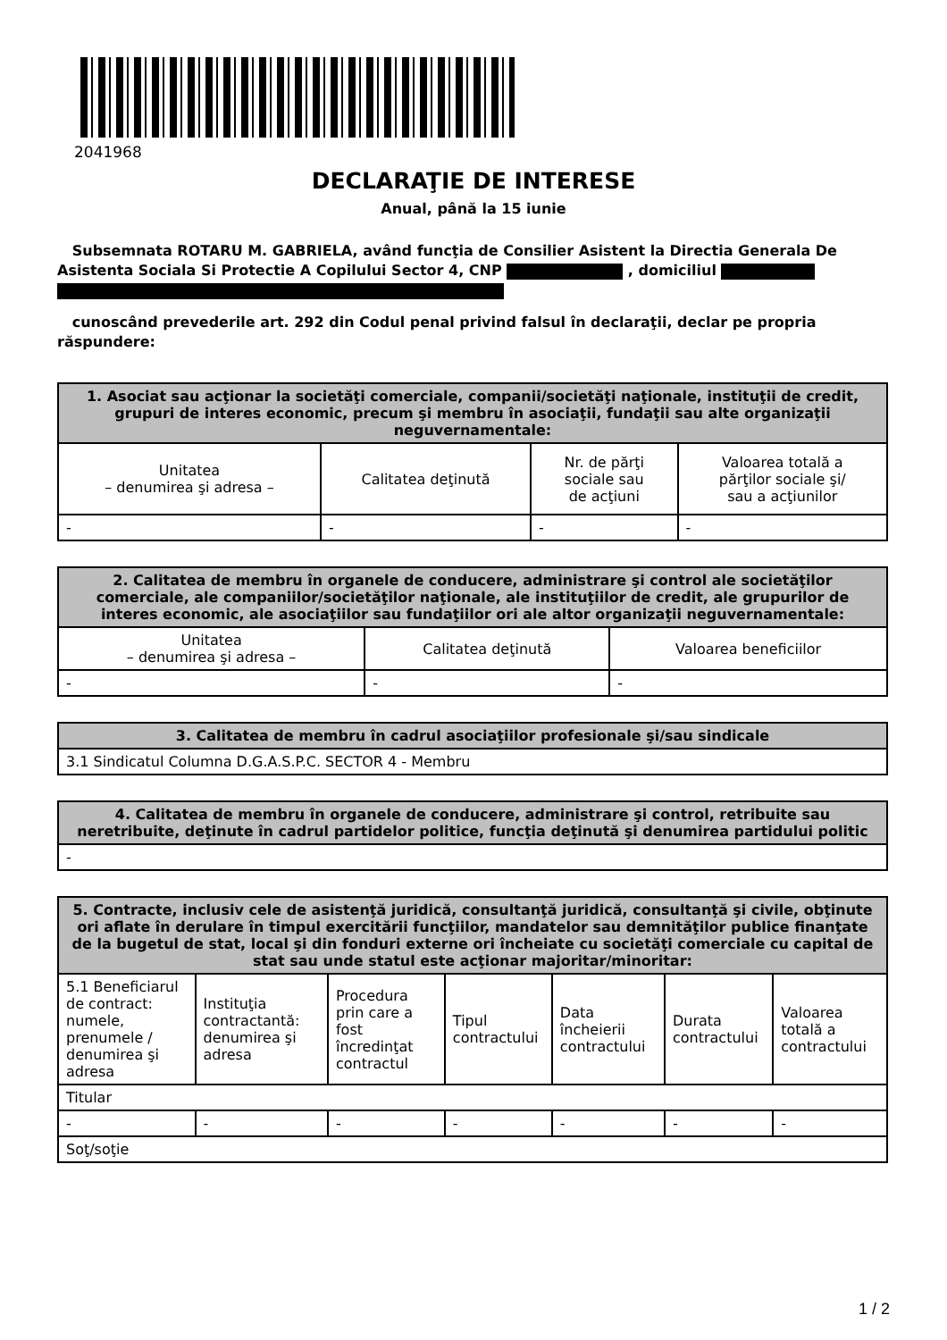2041968
DECLARAŢIE DE INTERESE
Anual, până la 15 iunie
Subsemnata ROTARU M. GABRIELA, având funcţia de Consilier Asistent la Directia Generala De Asistenta Sociala Si Protectie A Copilului Sector 4, CNP , domiciliul
cunoscând prevederile art. 292 din Codul penal privind falsul în declaraţii, declar pe propria răspundere:
| 1. Asociat sau acţionar la societăţi comerciale, companii/societăţi naţionale, instituţii de credit, grupuri de interes economic, precum şi membru în asociaţii, fundaţii sau alte organizaţii neguvernamentale: | | | |
| --- | --- | --- | --- |
| Unitatea – denumirea şi adresa – | Calitatea deţinută | Nr. de părţi sociale sau de acţiuni | Valoarea totală a părţilor sociale şi/ sau a acţiunilor |
| - | - | - | - |
| 2. Calitatea de membru în organele de conducere, administrare şi control ale societăţilor comerciale, ale companiilor/societăţilor naţionale, ale instituţiilor de credit, ale grupurilor de interes economic, ale asociaţiilor sau fundaţiilor ori ale altor organizaţii neguvernamentale: | | |
| --- | --- | --- |
| Unitatea – denumirea şi adresa – | Calitatea deţinută | Valoarea beneficiilor |
| - | - | - |
| 3. Calitatea de membru în cadrul asociaţiilor profesionale şi/sau sindicale |
| --- |
| 3.1 Sindicatul Columna D.G.A.S.P.C. SECTOR 4 - Membru |
| 4. Calitatea de membru în organele de conducere, administrare şi control, retribuite sau neretribuite, deţinute în cadrul partidelor politice, funcţia deţinută şi denumirea partidului politic |
| --- |
| - |
| 5. Contracte, inclusiv cele de asistenţă juridică, consultanţă juridică, consultanţă şi civile, obţinute ori aflate în derulare în timpul exercitării funcţiilor, mandatelor sau demnităţilor publice finanţate de la bugetul de stat, local şi din fonduri externe ori încheiate cu societăţi comerciale cu capital de stat sau unde statul este acţionar majoritar/minoritar: | | | | | | |
| --- | --- | --- | --- | --- | --- | --- |
| 5.1 Beneficiarul de contract: numele, prenumele / denumirea şi adresa | Instituţia contractantă: denumirea şi adresa | Procedura prin care a fost încredinţat contractul | Tipul contractului | Data încheierii contractului | Durata contractului | Valoarea totală a contractului |
| Titular | | | | | | |
| - | - | - | - | - | - | - |
| Soţ/soţie | | | | | | |
1 / 2